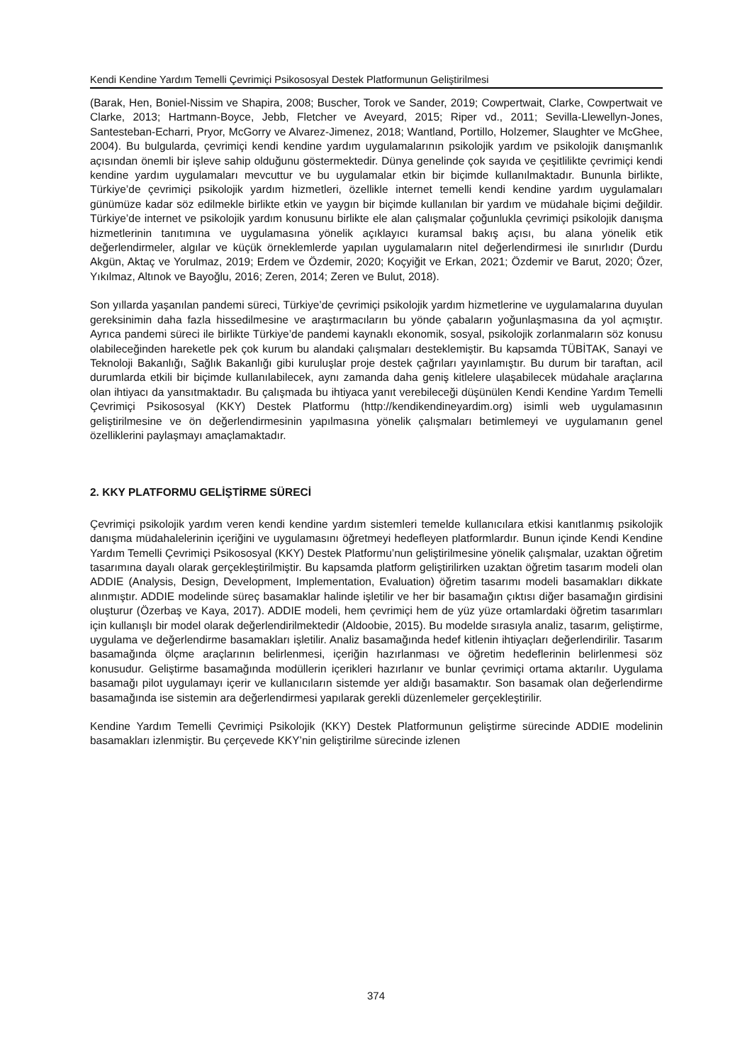Kendi Kendine Yardım Temelli Çevrimiçi Psikososyal Destek Platformunun Geliştirilmesi
(Barak, Hen, Boniel-Nissim ve Shapira, 2008; Buscher, Torok ve Sander, 2019; Cowpertwait, Clarke, Cowpertwait ve Clarke, 2013; Hartmann-Boyce, Jebb, Fletcher ve Aveyard, 2015; Riper vd., 2011; Sevilla-Llewellyn-Jones, Santesteban-Echarri, Pryor, McGorry ve Alvarez-Jimenez, 2018; Wantland, Portillo, Holzemer, Slaughter ve McGhee, 2004). Bu bulgularda, çevrimiçi kendi kendine yardım uygulamalarının psikolojik yardım ve psikolojik danışmanlık açısından önemli bir işleve sahip olduğunu göstermektedir. Dünya genelinde çok sayıda ve çeşitlilikte çevrimiçi kendi kendine yardım uygulamaları mevcuttur ve bu uygulamalar etkin bir biçimde kullanılmaktadır. Bununla birlikte, Türkiye’de çevrimiçi psikolojik yardım hizmetleri, özellikle internet temelli kendi kendine yardım uygulamaları günümüze kadar söz edilmekle birlikte etkin ve yaygın bir biçimde kullanılan bir yardım ve müdahale biçimi değildir. Türkiye’de internet ve psikolojik yardım konusunu birlikte ele alan çalışmalar çoğunlukla çevrimiçi psikolojik danışma hizmetlerinin tanıtımına ve uygulamasına yönelik açıklayıcı kuramsal bakış açısı, bu alana yönelik etik değerlendirmeler, algılar ve küçük örneklemlerde yapılan uygulamaların nitel değerlendirmesi ile sınırlıdır (Durdu Akgün, Aktaç ve Yorulmaz, 2019; Erdem ve Özdemir, 2020; Koçyiğit ve Erkan, 2021; Özdemir ve Barut, 2020; Özer, Yıkılmaz, Altınok ve Bayoğlu, 2016; Zeren, 2014; Zeren ve Bulut, 2018).
Son yıllarda yaşanılan pandemi süreci, Türkiye’de çevrimiçi psikolojik yardım hizmetlerine ve uygulamalarına duyulan gereksinimin daha fazla hissedilmesine ve araştırmacıların bu yönde çabaların yoğunlaşmasına da yol açmıştır. Ayrıca pandemi süreci ile birlikte Türkiye’de pandemi kaynaklı ekonomik, sosyal, psikolojik zorlanmaların söz konusu olabileceğinden hareketle pek çok kurum bu alandaki çalışmaları desteklemiştir. Bu kapsamda TÜBİTAK, Sanayi ve Teknoloji Bakanlığı, Sağlık Bakanlığı gibi kuruluşlar proje destek çağrıları yayınlamıştır. Bu durum bir taraftan, acil durumlarda etkili bir biçimde kullanılabilecek, aynı zamanda daha geniş kitlelere ulaşabilecek müdahale araçlarına olan ihtiyacı da yansıtmaktadır. Bu çalışmada bu ihtiyaca yanıt verebileceği düşünülen Kendi Kendine Yardım Temelli Çevrimiçi Psikososyal (KKY) Destek Platformu (http://kendikendineyardim.org) isimli web uygulamasının geliştirilmesine ve ön değerlendirmesinin yapılmasına yönelik çalışmaları betimlemeyi ve uygulamanın genel özelliklerini paylaşmayı amaçlamaktadır.
2. KKY PLATFORMU GELİŞTİRME SÜRECİ
Çevrimiçi psikolojik yardım veren kendi kendine yardım sistemleri temelde kullanıcılara etkisi kanıtlanmış psikolojik danışma müdahalelerinin içeriğini ve uygulamasını öğretmeyi hedefleyen platformlardır. Bunun içinde Kendi Kendine Yardım Temelli Çevrimiçi Psikososyal (KKY) Destek Platformu’nun geliştirilmesine yönelik çalışmalar, uzaktan öğretim tasarımına dayalı olarak gerçekleştirilmiştir. Bu kapsamda platform geliştirilirken uzaktan öğretim tasarım modeli olan ADDIE (Analysis, Design, Development, Implementation, Evaluation) öğretim tasarımı modeli basamakları dikkate alınmıştır. ADDIE modelinde süreç basamaklar halinde işletilir ve her bir basamağın çıktısı diğer basamağın girdisini oluşturur (Özerbaş ve Kaya, 2017). ADDIE modeli, hem çevrimiçi hem de yüz yüze ortamlardaki öğretim tasarımları için kullanışlı bir model olarak değerlendirilmektedir (Aldoobie, 2015). Bu modelde sırasıyla analiz, tasarım, geliştirme, uygulama ve değerlendirme basamakları işletilir. Analiz basamağında hedef kitlenin ihtiyaçları değerlendirilir. Tasarım basamağında ölçme araçlarının belirlenmesi, içeriğin hazırlanması ve öğretim hedeflerinin belirlenmesi söz konusudur. Geliştirme basamağında modüllerin içerikleri hazırlanır ve bunlar çevrimiçi ortama aktarılır. Uygulama basamağı pilot uygulamayı içerir ve kullanıcıların sistemde yer aldığı basamaktır. Son basamak olan değerlendirme basamağında ise sistemin ara değerlendirmesi yapılarak gerekli düzenlemeler gerçekleştirilir.
Kendine Yardım Temelli Çevrimiçi Psikolojik (KKY) Destek Platformunun geliştirme sürecinde ADDIE modelinin basamakları izlenmiştir. Bu çerçevede KKY’nin geliştirilme sürecinde izlenen
374